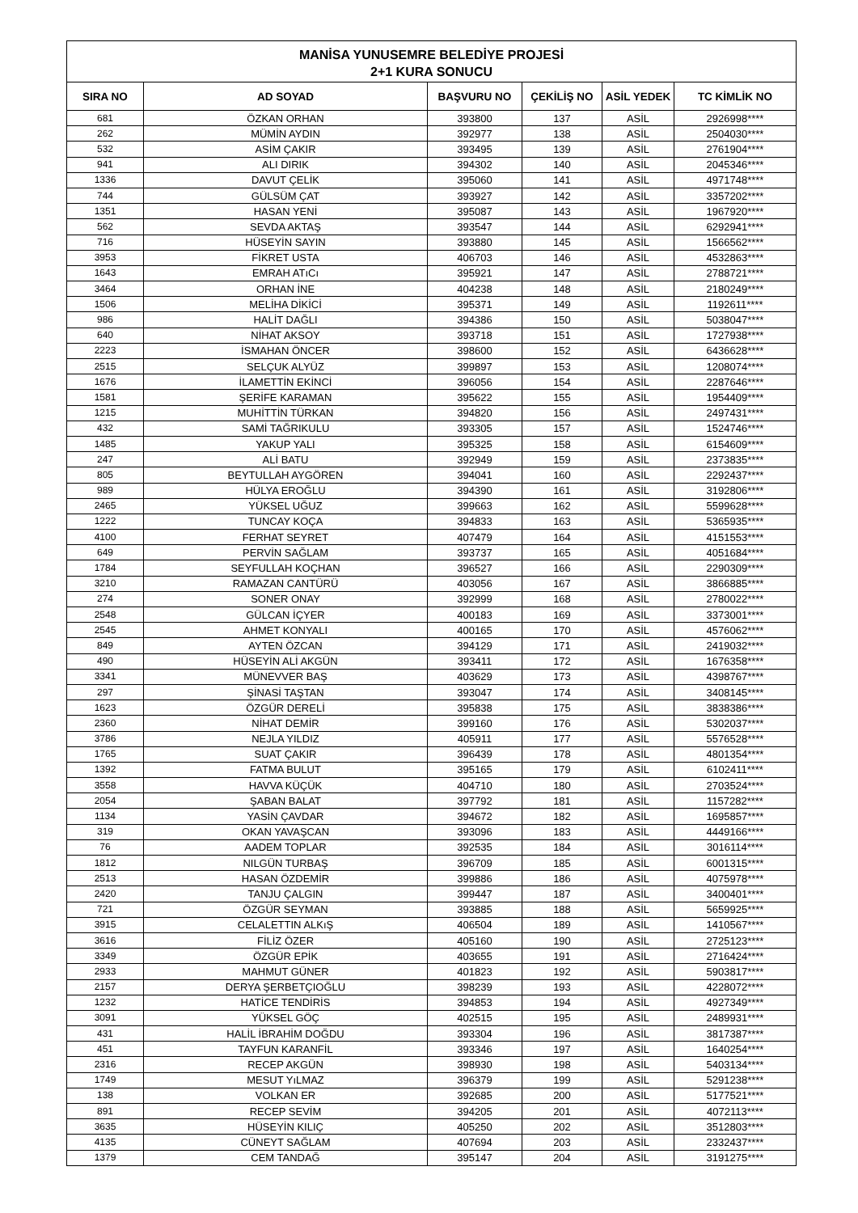MANİSA YUNUSEMRE BELEDİYE PROJESİ
2+1 KURA SONUCU
| SIRA NO | AD SOYAD | BAŞVURU NO | ÇEKİLİŞ NO | ASİL YEDEK | TC KİMLİK NO |
| --- | --- | --- | --- | --- | --- |
| 681 | ÖZKAN ORHAN | 393800 | 137 | ASİL | 2926998**** |
| 262 | MÜMİN AYDIN | 392977 | 138 | ASİL | 2504030**** |
| 532 | ASİM ÇAKIR | 393495 | 139 | ASİL | 2761904**** |
| 941 | ALI DIRIK | 394302 | 140 | ASİL | 2045346**** |
| 1336 | DAVUT ÇELİK | 395060 | 141 | ASİL | 4971748**** |
| 744 | GÜLSÜM ÇAT | 393927 | 142 | ASİL | 3357202**** |
| 1351 | HASAN YENİ | 395087 | 143 | ASİL | 1967920**** |
| 562 | SEVDA AKTAŞ | 393547 | 144 | ASİL | 6292941**** |
| 716 | HÜSEYİN SAYIN | 393880 | 145 | ASİL | 1566562**** |
| 3953 | FİKRET USTA | 406703 | 146 | ASİL | 4532863**** |
| 1643 | EMRAH ATıCı | 395921 | 147 | ASİL | 2788721**** |
| 3464 | ORHAN İNE | 404238 | 148 | ASİL | 2180249**** |
| 1506 | MELİHA DİKİCİ | 395371 | 149 | ASİL | 1192611**** |
| 986 | HALİT DAĞLI | 394386 | 150 | ASİL | 5038047**** |
| 640 | NİHAT AKSOY | 393718 | 151 | ASİL | 1727938**** |
| 2223 | İSMAHAN ÖNCER | 398600 | 152 | ASİL | 6436628**** |
| 2515 | SELÇUK ALYÜZ | 399897 | 153 | ASİL | 1208074**** |
| 1676 | İLAMETTİN EKİNCİ | 396056 | 154 | ASİL | 2287646**** |
| 1581 | ŞERİFE KARAMAN | 395622 | 155 | ASİL | 1954409**** |
| 1215 | MUHİTTİN TÜRKAN | 394820 | 156 | ASİL | 2497431**** |
| 432 | SAMİ TAĞRIKULU | 393305 | 157 | ASİL | 1524746**** |
| 1485 | YAKUP YALI | 395325 | 158 | ASİL | 6154609**** |
| 247 | ALİ BATU | 392949 | 159 | ASİL | 2373835**** |
| 805 | BEYTULLAH AYGÖREN | 394041 | 160 | ASİL | 2292437**** |
| 989 | HÜLYA EROĞLU | 394390 | 161 | ASİL | 3192806**** |
| 2465 | YÜKSEL UĞUZ | 399663 | 162 | ASİL | 5599628**** |
| 1222 | TUNCAY KOÇA | 394833 | 163 | ASİL | 5365935**** |
| 4100 | FERHAT SEYRET | 407479 | 164 | ASİL | 4151553**** |
| 649 | PERVİN SAĞLAM | 393737 | 165 | ASİL | 4051684**** |
| 1784 | SEYFULLAH KOÇHAN | 396527 | 166 | ASİL | 2290309**** |
| 3210 | RAMAZAN CANTÜRÜ | 403056 | 167 | ASİL | 3866885**** |
| 274 | SONER ONAY | 392999 | 168 | ASİL | 2780022**** |
| 2548 | GÜLCAN İÇYER | 400183 | 169 | ASİL | 3373001**** |
| 2545 | AHMET KONYALI | 400165 | 170 | ASİL | 4576062**** |
| 849 | AYTEN ÖZCAN | 394129 | 171 | ASİL | 2419032**** |
| 490 | HÜSEYİN ALİ AKGÜN | 393411 | 172 | ASİL | 1676358**** |
| 3341 | MÜNEVVER BAŞ | 403629 | 173 | ASİL | 4398767**** |
| 297 | ŞİNASİ TAŞTAN | 393047 | 174 | ASİL | 3408145**** |
| 1623 | ÖZGÜR DERELİ | 395838 | 175 | ASİL | 3838386**** |
| 2360 | NİHAT DEMİR | 399160 | 176 | ASİL | 5302037**** |
| 3786 | NEJLA YILDIZ | 405911 | 177 | ASİL | 5576528**** |
| 1765 | SUAT ÇAKIR | 396439 | 178 | ASİL | 4801354**** |
| 1392 | FATMA BULUT | 395165 | 179 | ASİL | 6102411**** |
| 3558 | HAVVA KÜÇÜK | 404710 | 180 | ASİL | 2703524**** |
| 2054 | ŞABAN BALAT | 397792 | 181 | ASİL | 1157282**** |
| 1134 | YASİN ÇAVDAR | 394672 | 182 | ASİL | 1695857**** |
| 319 | OKAN YAVAŞCAN | 393096 | 183 | ASİL | 4449166**** |
| 76 | AADEM TOPLAR | 392535 | 184 | ASİL | 3016114**** |
| 1812 | NILGÜN TURBAŞ | 396709 | 185 | ASİL | 6001315**** |
| 2513 | HASAN ÖZDEMİR | 399886 | 186 | ASİL | 4075978**** |
| 2420 | TANJU ÇALGIN | 399447 | 187 | ASİL | 3400401**** |
| 721 | ÖZGÜR SEYMAN | 393885 | 188 | ASİL | 5659925**** |
| 3915 | CELALETTIN ALKıŞ | 406504 | 189 | ASİL | 1410567**** |
| 3616 | FİLİZ ÖZER | 405160 | 190 | ASİL | 2725123**** |
| 3349 | ÖZGÜR EPİK | 403655 | 191 | ASİL | 2716424**** |
| 2933 | MAHMUT GÜNER | 401823 | 192 | ASİL | 5903817**** |
| 2157 | DERYA ŞERBETÇIOĞLU | 398239 | 193 | ASİL | 4228072**** |
| 1232 | HATİCE TENDİRİS | 394853 | 194 | ASİL | 4927349**** |
| 3091 | YÜKSEL GÖÇ | 402515 | 195 | ASİL | 2489931**** |
| 431 | HALİL İBRAHİM DOĞDU | 393304 | 196 | ASİL | 3817387**** |
| 451 | TAYFUN KARANFİL | 393346 | 197 | ASİL | 1640254**** |
| 2316 | RECEP AKGÜN | 398930 | 198 | ASİL | 5403134**** |
| 1749 | MESUT YıLMAZ | 396379 | 199 | ASİL | 5291238**** |
| 138 | VOLKAN ER | 392685 | 200 | ASİL | 5177521**** |
| 891 | RECEP SEVİM | 394205 | 201 | ASİL | 4072113**** |
| 3635 | HÜSEYİN KILIÇ | 405250 | 202 | ASİL | 3512803**** |
| 4135 | CÜNEYT SAĞLAM | 407694 | 203 | ASİL | 2332437**** |
| 1379 | CEM TANDAĞ | 395147 | 204 | ASİL | 3191275**** |